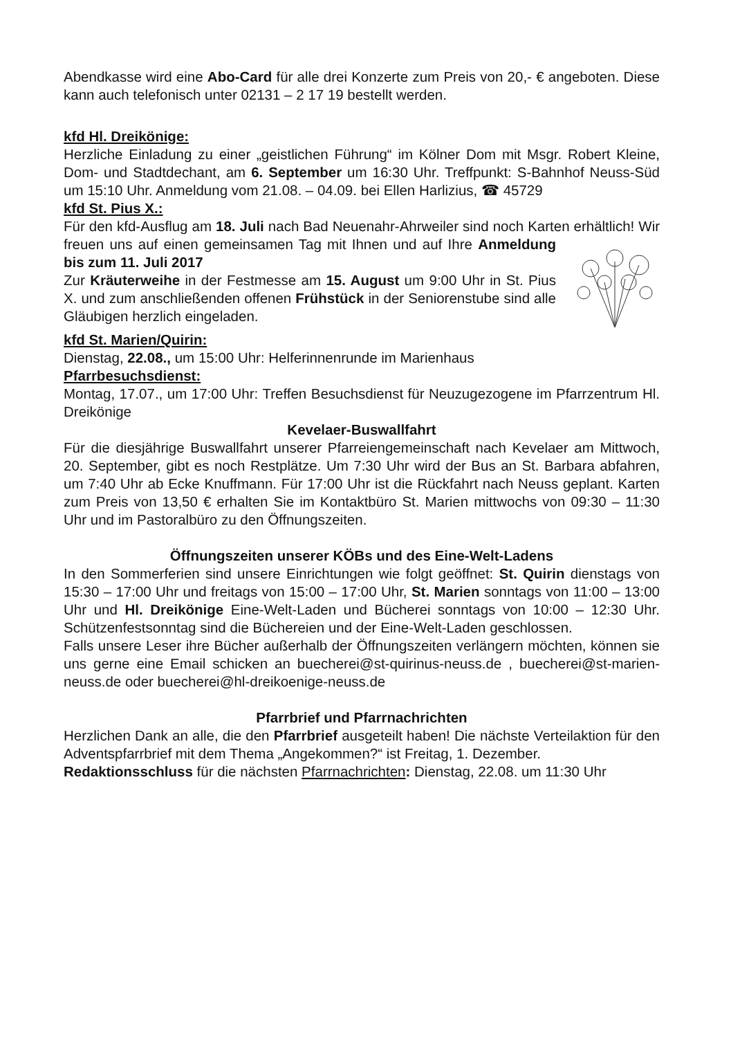Abendkasse wird eine Abo-Card für alle drei Konzerte zum Preis von 20,- € angeboten. Diese kann auch telefonisch unter 02131 – 2 17 19 bestellt werden.
kfd Hl. Dreikönige:
Herzliche Einladung zu einer „geistlichen Führung“ im Kölner Dom mit Msgr. Robert Kleine, Dom- und Stadtdechant, am 6. September um 16:30 Uhr. Treffpunkt: S-Bahnhof Neuss-Süd um 15:10 Uhr. Anmeldung vom 21.08. – 04.09. bei Ellen Harlizius, ☎ 45729
kfd St. Pius X.:
Für den kfd-Ausflug am 18. Juli nach Bad Neuenahr-Ahrweiler sind noch Karten erhältlich! Wir freuen uns auf einen gemeinsamen Tag mit Ihnen und auf Ihre Anmeldung bis zum 11. Juli 2017
Zur Kräuterweihe in der Festmesse am 15. August um 9:00 Uhr in St. Pius X. und zum anschließenden offenen Frühstück in der Seniorenstube sind alle Gläubigen herzlich eingeladen.
kfd St. Marien/Quirin:
Dienstag, 22.08., um 15:00 Uhr: Helferinnenrunde im Marienhaus
Pfarrbesuchsdienst:
Montag, 17.07., um 17:00 Uhr: Treffen Besuchsdienst für Neuzugezogene im Pfarrzentrum Hl. Dreikönige
Kevelaer-Buswallfahrt
Für die diesjährige Buswallfahrt unserer Pfarreiengemeinschaft nach Kevelaer am Mittwoch, 20. September, gibt es noch Restplätze. Um 7:30 Uhr wird der Bus an St. Barbara abfahren, um 7:40 Uhr ab Ecke Knuffmann. Für 17:00 Uhr ist die Rückfahrt nach Neuss geplant. Karten zum Preis von 13,50 € erhalten Sie im Kontaktbüro St. Marien mittwochs von 09:30 – 11:30 Uhr und im Pastoralbüro zu den Öffnungszeiten.
Öffnungszeiten unserer KÖBs und des Eine-Welt-Ladens
In den Sommerferien sind unsere Einrichtungen wie folgt geöffnet: St. Quirin dienstags von 15:30 – 17:00 Uhr und freitags von 15:00 – 17:00 Uhr, St. Marien sonntags von 11:00 – 13:00 Uhr und Hl. Dreikönige Eine-Welt-Laden und Bücherei sonntags von 10:00 – 12:30 Uhr. Schützenfestsonntag sind die Büchereien und der Eine-Welt-Laden geschlossen.
Falls unsere Leser ihre Bücher außerhalb der Öffnungszeiten verlängern möchten, können sie uns gerne eine Email schicken an buecherei@st-quirinus-neuss.de , buecherei@st-marien-neuss.de oder buecherei@hl-dreikoenige-neuss.de
Pfarrbrief und Pfarrnachrichten
Herzlichen Dank an alle, die den Pfarrbrief ausgeteilt haben! Die nächste Verteilaktion für den Adventspfarrbrief mit dem Thema „Angekommen?“ ist Freitag, 1. Dezember.
Redaktionsschluss für die nächsten Pfarrnachrichten: Dienstag, 22.08. um 11:30 Uhr